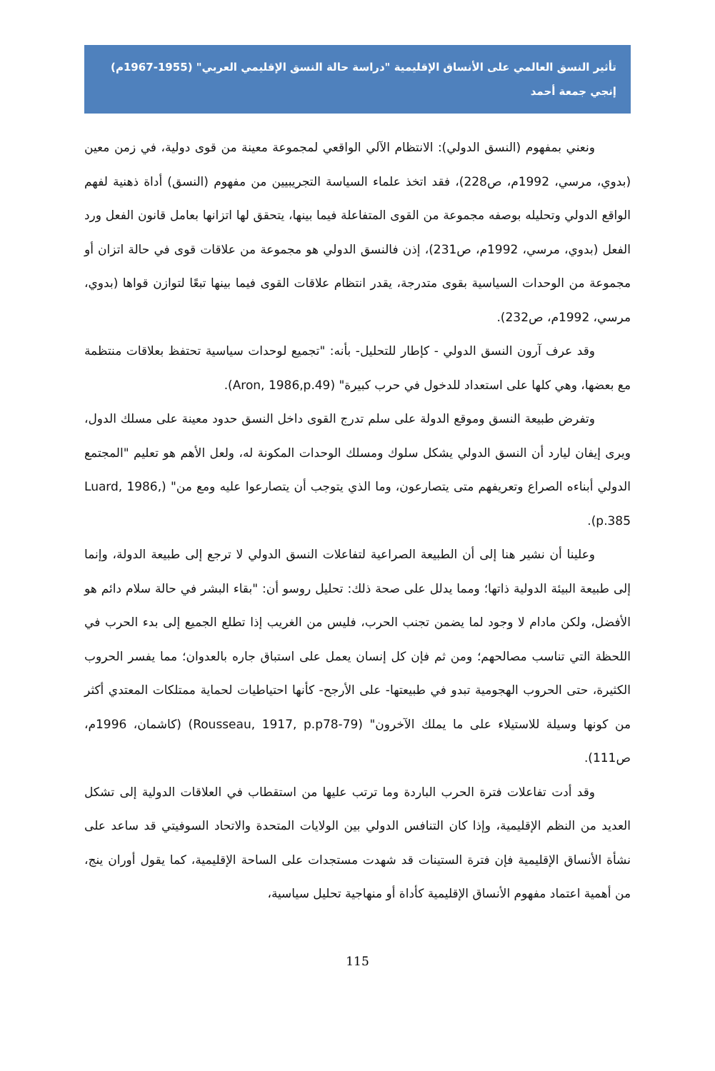تأثير النسق العالمي على الأنساق الإقليمية "دراسة حالة النسق الإقليمي العربي" (1955-1967م)
إنجي جمعة أحمد
ونعني بمفهوم (النسق الدولي): الانتظام الآلي الواقعي لمجموعة معينة من قوى دولية، في زمن معين (بدوي، مرسي، 1992م، ص228)، فقد اتخذ علماء السياسة التجريبيين من مفهوم (النسق) أداة ذهنية لفهم الواقع الدولي وتحليله بوصفه مجموعة من القوى المتفاعلة فيما بينها، يتحقق لها اتزانها بعامل قانون الفعل ورد الفعل (بدوي، مرسي، 1992م، ص231)، إذن فالنسق الدولي هو مجموعة من علاقات قوى في حالة اتزان أو مجموعة من الوحدات السياسية بقوى متدرجة، يقدر انتظام علاقات القوى فيما بينها تبعًا لتوازن قواها (بدوي، مرسي، 1992م، ص232).
وقد عرف آرون النسق الدولي - كإطار للتحليل- بأنه: "تجميع لوحدات سياسية تحتفظ بعلاقات منتظمة مع بعضها، وهي كلها على استعداد للدخول في حرب كبيرة" (Aron, 1986,p.49).
وتفرض طبيعة النسق وموقع الدولة على سلم تدرج القوى داخل النسق حدود معينة على مسلك الدول، ويرى إيفان ليارد أن النسق الدولي يشكل سلوك ومسلك الوحدات المكونة له، ولعل الأهم هو تعليم "المجتمع الدولي أبناءه الصراع وتعريفهم متى يتصارعون، وما الذي يتوجب أن يتصارعوا عليه ومع من" (Luard, 1986, p.385).
وعلينا أن نشير هنا إلى أن الطبيعة الصراعية لتفاعلات النسق الدولي لا ترجع إلى طبيعة الدولة، وإنما إلى طبيعة البيئة الدولية ذاتها؛ ومما يدلل على صحة ذلك: تحليل روسو أن: "بقاء البشر في حالة سلام دائم هو الأفضل، ولكن مادام لا وجود لما يضمن تجنب الحرب، فليس من الغريب إذا تطلع الجميع إلى بدء الحرب في اللحظة التي تناسب مصالحهم؛ ومن ثم فإن كل إنسان يعمل على استباق جاره بالعدوان؛ مما يفسر الحروب الكثيرة، حتى الحروب الهجومية تبدو في طبيعتها- على الأرجح- كأنها احتياطيات لحماية ممتلكات المعتدي أكثر من كونها وسيلة للاستيلاء على ما يملك الآخرون" (Rousseau, 1917, p.p78-79) (كاشمان، 1996م، ص111).
وقد أدت تفاعلات فترة الحرب الباردة وما ترتب عليها من استقطاب في العلاقات الدولية إلى تشكل العديد من النظم الإقليمية، وإذا كان التنافس الدولي بين الولايات المتحدة والاتحاد السوفيتي قد ساعد على نشأة الأنساق الإقليمية فإن فترة الستينات قد شهدت مستجدات على الساحة الإقليمية، كما يقول أوران ينج، من أهمية اعتماد مفهوم الأنساق الإقليمية كأداة أو منهاجية تحليل سياسية،
115